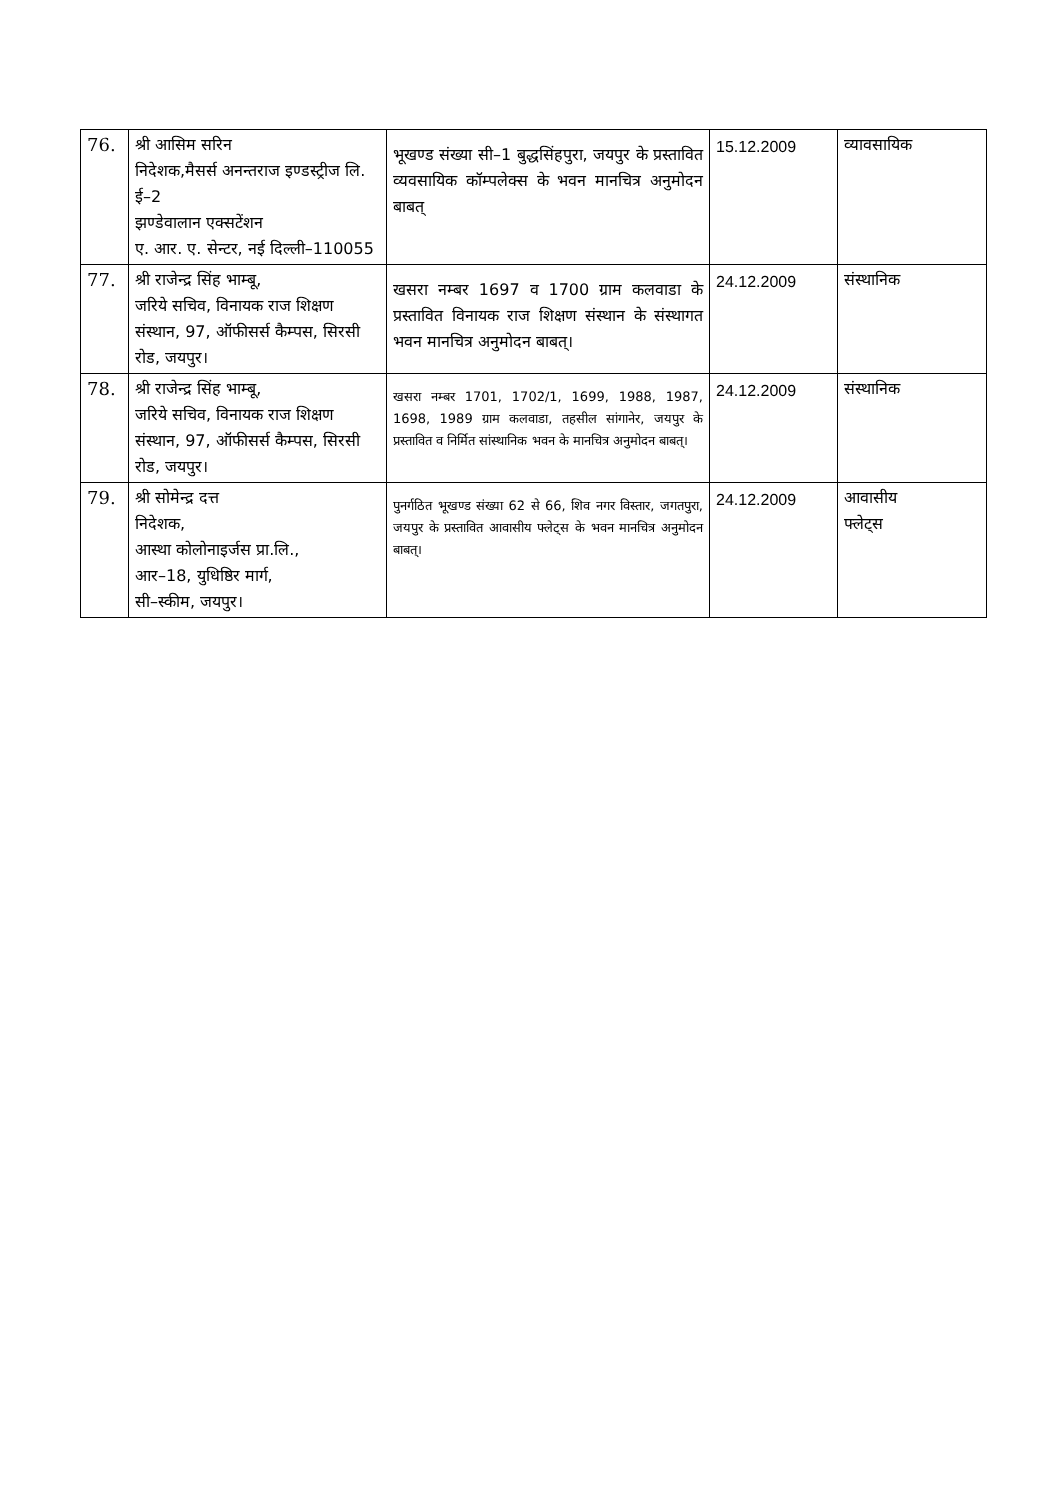| 76. | श्री आसिम सरिन निदेशक,मैसर्स अनन्तराज इण्डस्ट्रीज लि. ई–2 झण्डेवालान एक्सटेंशन ए. आर. ए. सेन्टर, नई दिल्ली–110055 | भूखण्ड संख्या सी–1 बुद्धसिंहपुरा, जयपुर के प्रस्तावित व्यवसायिक कॉम्पलेक्स के भवन मानचित्र अनुमोदन बाबत् | 15.12.2009 | व्यावसायिक |
| 77. | श्री राजेन्द्र सिंह भाम्बू, जरिये सचिव, विनायक राज शिक्षण संस्थान, 97, ऑफीसर्स कैम्पस, सिरसी रोड, जयपुर। | खसरा नम्बर 1697 व 1700 ग्राम कलवाडा के प्रस्तावित विनायक राज शिक्षण संस्थान के संस्थागत भवन मानचित्र अनुमोदन बाबत्। | 24.12.2009 | संस्थानिक |
| 78. | श्री राजेन्द्र सिंह भाम्बू, जरिये सचिव, विनायक राज शिक्षण संस्थान, 97, ऑफीसर्स कैम्पस, सिरसी रोड, जयपुर। | खसरा नम्बर 1701, 1702/1, 1699, 1988, 1987, 1698, 1989 ग्राम कलवाडा, तहसील सांगानेर, जयपुर के प्रस्तावित व निर्मित सांस्थानिक भवन के मानचित्र अनुमोदन बाबत्। | 24.12.2009 | संस्थानिक |
| 79. | श्री सोमेन्द्र दत्त निदेशक, आस्था कोलोनाइर्जस प्रा.लि., आर–18, युधिष्ठिर मार्ग, सी–स्कीम, जयपुर। | पुनर्गठित भूखण्ड संख्या 62 से 66, शिव नगर विस्तार, जगतपुरा, जयपुर के प्रस्तावित आवासीय फ्लेट्स के भवन मानचित्र अनुमोदन बाबत्। | 24.12.2009 | आवासीय फ्लेट्स |